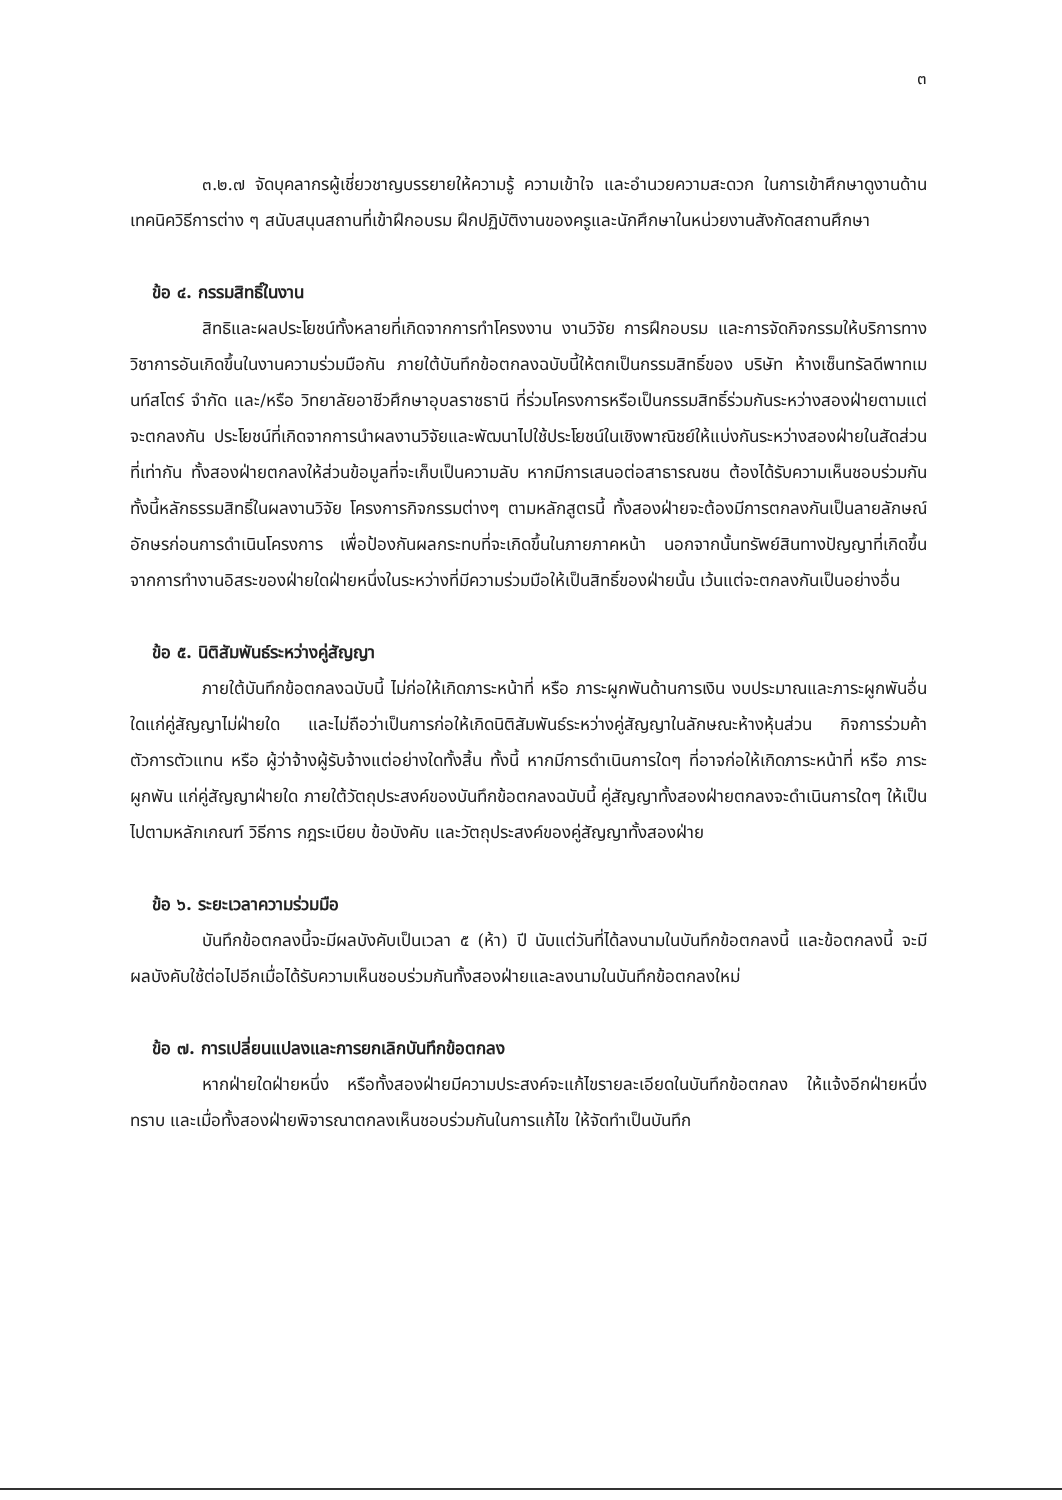๓
๓.๒.๗ จัดบุคลากรผู้เชี่ยวชาญบรรยายให้ความรู้ ความเข้าใจ และอำนวยความสะดวก ในการเข้าศึกษาดูงานด้านเทคนิควิธีการต่าง ๆ สนับสนุนสถานที่เข้าฝึกอบรม ฝึกปฏิบัติงานของครูและนักศึกษาในหน่วยงานสังกัดสถานศึกษา
ข้อ ๔. กรรมสิทธิ์ในงาน
สิทธิและผลประโยชน์ทั้งหลายที่เกิดจากการทำโครงงาน งานวิจัย การฝึกอบรม และการจัดกิจกรรมให้บริการทางวิชาการอันเกิดขึ้นในงานความร่วมมือกัน ภายใต้บันทึกข้อตกลงฉบับนี้ให้ตกเป็นกรรมสิทธิ์ของ บริษัท ห้างเซ็นทรัลดีพาทเมนท์สโตร์ จำกัด และ/หรือ วิทยาลัยอาชีวศึกษาอุบลราชธานี ที่ร่วมโครงการหรือเป็นกรรมสิทธิ์ร่วมกันระหว่างสองฝ่ายตามแต่จะตกลงกัน ประโยชน์ที่เกิดจากการนำผลงานวิจัยและพัฒนาไปใช้ประโยชน์ในเชิงพาณิชย์ให้แบ่งกันระหว่างสองฝ่ายในสัดส่วนที่เท่ากัน ทั้งสองฝ่ายตกลงให้ส่วนข้อมูลที่จะเก็บเป็นความลับ หากมีการเสนอต่อสาธารณชน ต้องได้รับความเห็นชอบร่วมกัน ทั้งนี้หลักธรรมสิทธิ์ในผลงานวิจัย โครงการกิจกรรมต่างๆ ตามหลักสูตรนี้ ทั้งสองฝ่ายจะต้องมีการตกลงกันเป็นลายลักษณ์อักษรก่อนการดำเนินโครงการ เพื่อป้องกันผลกระทบที่จะเกิดขึ้นในภายภาคหน้า นอกจากนั้นทรัพย์สินทางปัญญาที่เกิดขึ้นจากการทำงานอิสระของฝ่ายใดฝ่ายหนึ่งในระหว่างที่มีความร่วมมือให้เป็นสิทธิ์ของฝ่ายนั้น เว้นแต่จะตกลงกันเป็นอย่างอื่น
ข้อ ๕. นิติสัมพันธ์ระหว่างคู่สัญญา
ภายใต้บันทึกข้อตกลงฉบับนี้ ไม่ก่อให้เกิดภาระหน้าที่ หรือ ภาระผูกพันด้านการเงิน งบประมาณและภาระผูกพันอื่นใดแก่คู่สัญญาไม่ฝ่ายใด และไม่ถือว่าเป็นการก่อให้เกิดนิติสัมพันธ์ระหว่างคู่สัญญาในลักษณะห้างหุ้นส่วน กิจการร่วมค้า ตัวการตัวแทน หรือ ผู้ว่าจ้างผู้รับจ้างแต่อย่างใดทั้งสิ้น ทั้งนี้ หากมีการดำเนินการใดๆ ที่อาจก่อให้เกิดภาระหน้าที่ หรือ ภาระผูกพัน แก่คู่สัญญาฝ่ายใด ภายใต้วัตถุประสงค์ของบันทึกข้อตกลงฉบับนี้ คู่สัญญาทั้งสองฝ่ายตกลงจะดำเนินการใดๆ ให้เป็นไปตามหลักเกณฑ์ วิธีการ กฎระเบียบ ข้อบังคับ และวัตถุประสงค์ของคู่สัญญาทั้งสองฝ่าย
ข้อ ๖. ระยะเวลาความร่วมมือ
บันทึกข้อตกลงนี้จะมีผลบังคับเป็นเวลา ๕ (ห้า) ปี นับแต่วันที่ได้ลงนามในบันทึกข้อตกลงนี้ และข้อตกลงนี้ จะมีผลบังคับใช้ต่อไปอีกเมื่อได้รับความเห็นชอบร่วมกันทั้งสองฝ่ายและลงนามในบันทึกข้อตกลงใหม่
ข้อ ๗. การเปลี่ยนแปลงและการยกเลิกบันทึกข้อตกลง
หากฝ่ายใดฝ่ายหนึ่ง หรือทั้งสองฝ่ายมีความประสงค์จะแก้ไขรายละเอียดในบันทึกข้อตกลง ให้แจ้งอีกฝ่ายหนึ่งทราบ และเมื่อทั้งสองฝ่ายพิจารณาตกลงเห็นชอบร่วมกันในการแก้ไข ให้จัดทำเป็นบันทึก